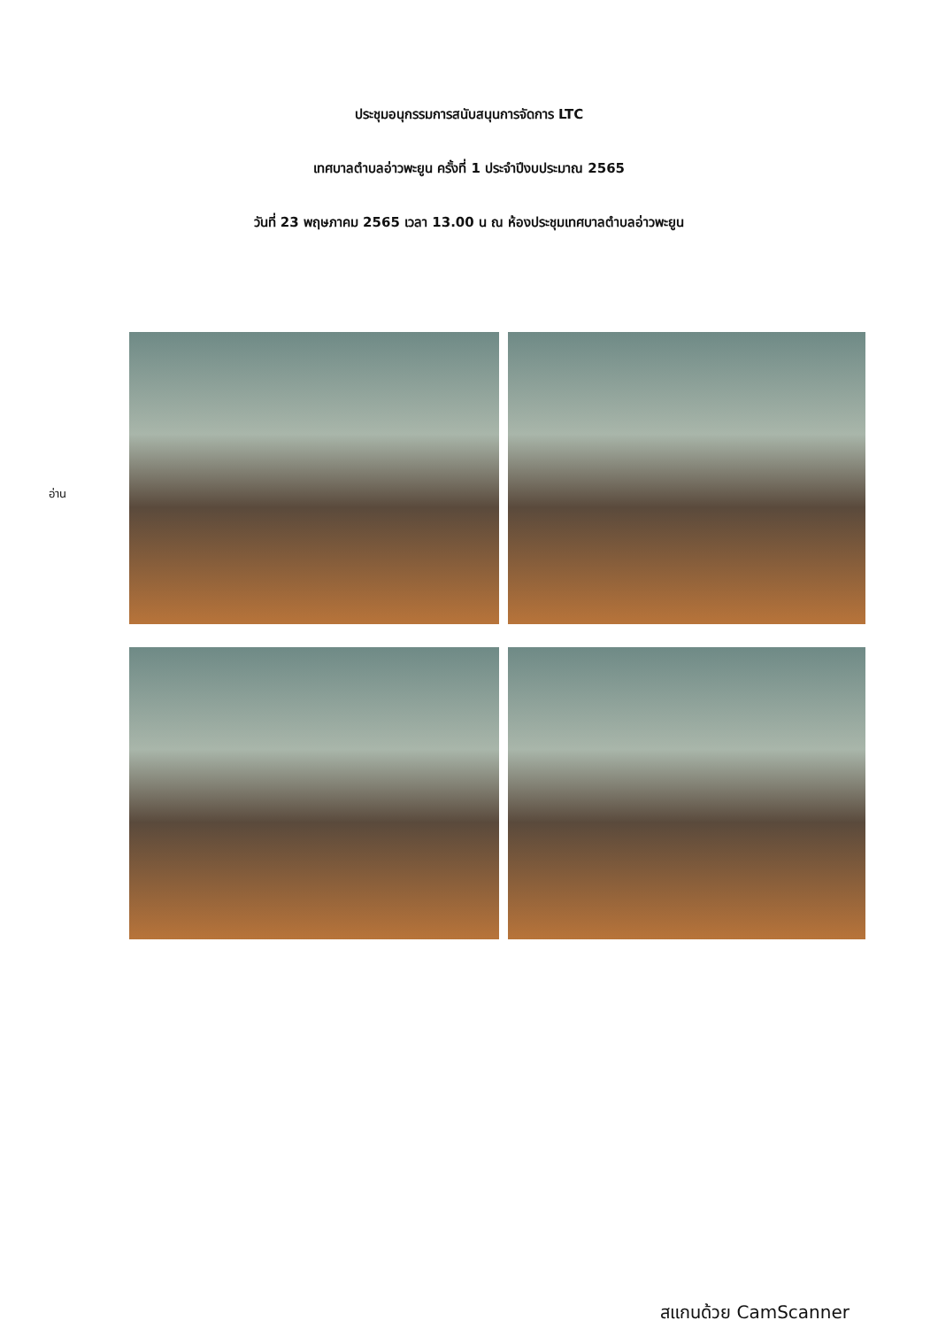ประชุมอนุกรรมการสนับสนุนการจัดการ LTC
เทศบาลตำบลอ่าวพะยูน ครั้งที่ 1 ประจำปีงบประมาณ 2565
วันที่ 23 พฤษภาคม 2565 เวลา 13.00 น ณ ห้องประชุมเทศบาลตำบลอ่าวพะยูน
อ่าน
สแกนด้วย CamScanner